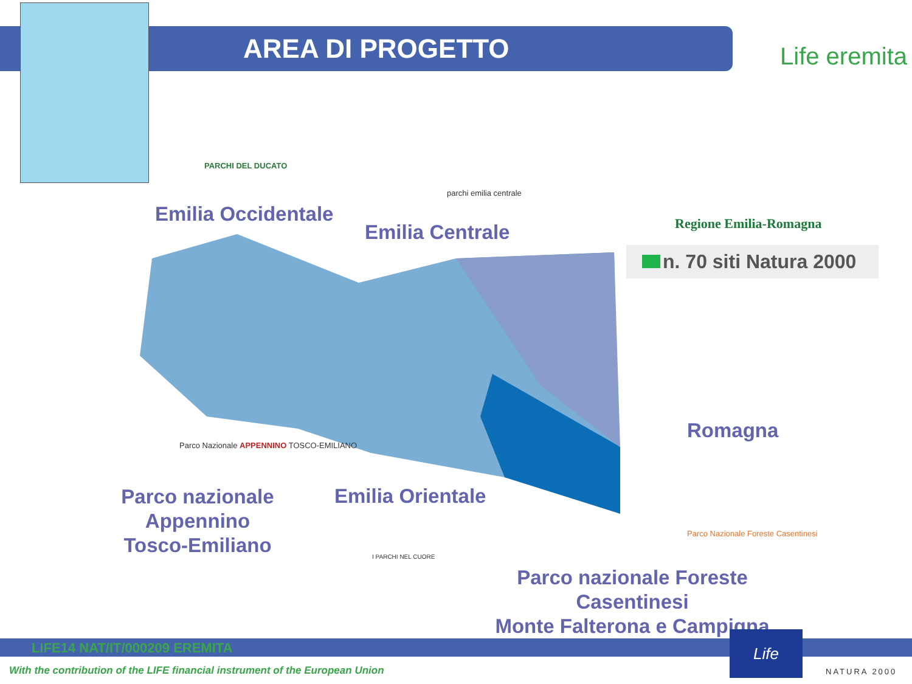AREA DI PROGETTO Life eremita
Emilia Occidentale
Emilia Centrale
Romagna
Parco nazionale
Appennino
Tosco-Emiliano
Emilia Orientale
Parco nazionale Foreste Casentinesi
Monte Falterona e Campigna
PARCHI DEL DUCATO
parchi emilia centrale
Regione Emilia-Romagna
n. 70 siti Natura 2000
Parco Nazionale APPENNINO TOSCO-EMILIANO
I PARCHI NEL CUORE
Parco Nazionale Foreste Casentinesi
LIFE14 NAT/IT/000209 EREMITA
With the contribution of the LIFE financial instrument of the European Union
Life
NATURA 2000